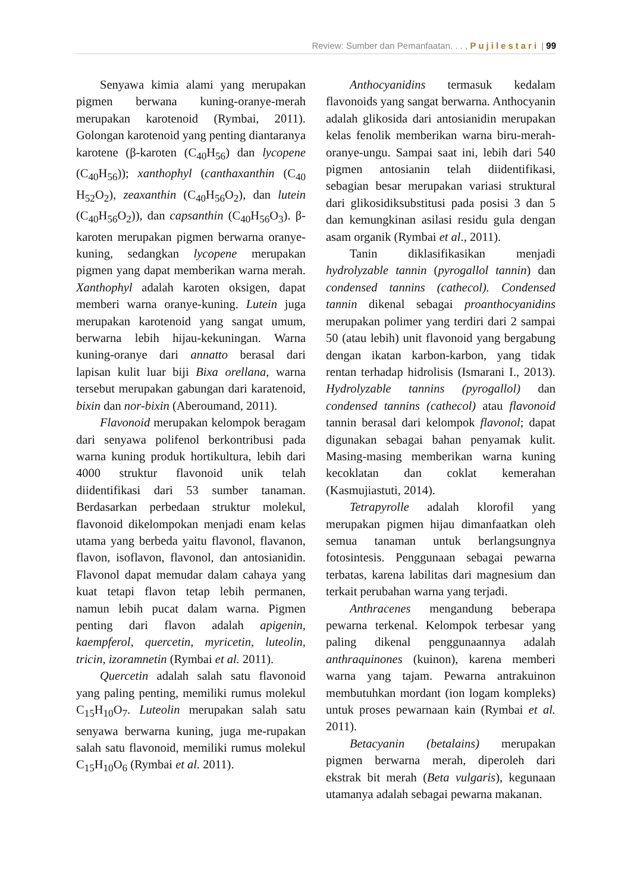Review: Sumber dan Pemanfaatan. . . , Pujilestari | 99
Senyawa kimia alami yang merupakan pigmen berwana kuning-oranye-merah merupakan karotenoid (Rymbai, 2011). Golongan karotenoid yang penting diantaranya karotene (β-karoten (C<sub>40</sub>H<sub>56</sub>) dan lycopene (C<sub>40</sub>H<sub>56</sub>)); xanthophyl (canthaxanthin (C<sub>40</sub> H<sub>52</sub>O<sub>2</sub>), zeaxanthin (C<sub>40</sub>H<sub>56</sub>O<sub>2</sub>), dan lutein (C<sub>40</sub>H<sub>56</sub>O<sub>2</sub>)), dan capsanthin (C<sub>40</sub>H<sub>56</sub>O<sub>3</sub>). β-karoten merupakan pigmen berwarna oranye-kuning, sedangkan lycopene merupakan pigmen yang dapat memberikan warna merah. Xanthophyl adalah karoten oksigen, dapat memberi warna oranye-kuning. Lutein juga merupakan karotenoid yang sangat umum, berwarna lebih hijau-kekuningan. Warna kuning-oranye dari annatto berasal dari lapisan kulit luar biji Bixa orellana, warna tersebut merupakan gabungan dari karatenoid, bixin dan nor-bixin (Aberoumand, 2011).
Flavonoid merupakan kelompok beragam dari senyawa polifenol berkontribusi pada warna kuning produk hortikultura, lebih dari 4000 struktur flavonoid unik telah diidentifikasi dari 53 sumber tanaman. Berdasarkan perbedaan struktur molekul, flavonoid dikelompokan menjadi enam kelas utama yang berbeda yaitu flavonol, flavanon, flavon, isoflavon, flavonol, dan antosianidin. Flavonol dapat memudar dalam cahaya yang kuat tetapi flavon tetap lebih permanen, namun lebih pucat dalam warna. Pigmen penting dari flavon adalah apigenin, kaempferol, quercetin, myricetin, luteolin, tricin, izoramnetin (Rymbai et al. 2011).
Quercetin adalah salah satu flavonoid yang paling penting, memiliki rumus molekul C<sub>15</sub>H<sub>10</sub>O<sub>7</sub>. Luteolin merupakan salah satu senyawa berwarna kuning, juga me-rupakan salah satu flavonoid, memiliki rumus molekul C<sub>15</sub>H<sub>10</sub>O<sub>6</sub> (Rymbai et al. 2011).
Anthocyanidins termasuk kedalam flavonoids yang sangat berwarna. Anthocyanin adalah glikosida dari antosianidin merupakan kelas fenolik memberikan warna biru-merah-oranye-ungu. Sampai saat ini, lebih dari 540 pigmen antosianin telah diidentifikasi, sebagian besar merupakan variasi struktural dari glikosidiksubstitusi pada posisi 3 dan 5 dan kemungkinan asilasi residu gula dengan asam organik (Rymbai et al., 2011).
Tanin diklasifikasikan menjadi hydrolyzable tannin (pyrogallol tannin) dan condensed tannins (cathecol). Condensed tannin dikenal sebagai proanthocyanidins merupakan polimer yang terdiri dari 2 sampai 50 (atau lebih) unit flavonoid yang bergabung dengan ikatan karbon-karbon, yang tidak rentan terhadap hidrolisis (Ismarani I., 2013). Hydrolyzable tannins (pyrogallol) dan condensed tannins (cathecol) atau flavonoid tannin berasal dari kelompok flavonol; dapat digunakan sebagai bahan penyamak kulit. Masing-masing memberikan warna kuning kecoklatan dan coklat kemerahan (Kasmujiastuti, 2014).
Tetrapyrolle adalah klorofil yang merupakan pigmen hijau dimanfaatkan oleh semua tanaman untuk berlangsungnya fotosintesis. Penggunaan sebagai pewarna terbatas, karena labilitas dari magnesium dan terkait perubahan warna yang terjadi.
Anthracenes mengandung beberapa pewarna terkenal. Kelompok terbesar yang paling dikenal penggunaannya adalah anthraquinones (kuinon), karena memberi warna yang tajam. Pewarna antrakuinon membutuhkan mordant (ion logam kompleks) untuk proses pewarnaan kain (Rymbai et al. 2011).
Betacyanin (betalains) merupakan pigmen berwarna merah, diperoleh dari ekstrak bit merah (Beta vulgaris), kegunaan utamanya adalah sebagai pewarna makanan.